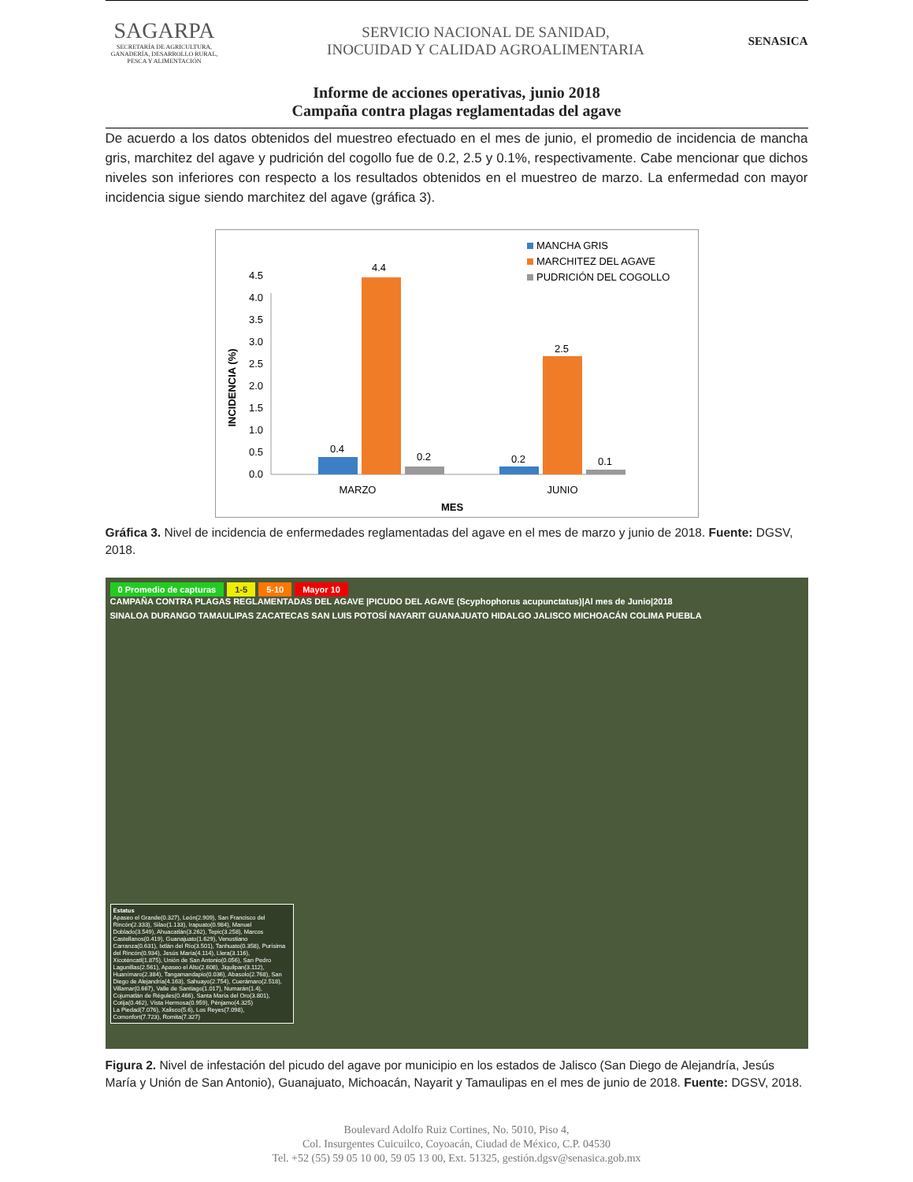SAGARPA
SECRETARÍA DE AGRICULTURA, GANADERÍA, DESARROLLO RURAL, PESCA Y ALIMENTACIÓN
SERVICIO NACIONAL DE SANIDAD,
INOCUIDAD Y CALIDAD AGROALIMENTARIA
SENASICA
Informe de acciones operativas, junio 2018
Campaña contra plagas reglamentadas del agave
De acuerdo a los datos obtenidos del muestreo efectuado en el mes de junio, el promedio de incidencia de mancha gris, marchitez del agave y pudrición del cogollo fue de 0.2, 2.5 y 0.1%, respectivamente. Cabe mencionar que dichos niveles son inferiores con respecto a los resultados obtenidos en el muestreo de marzo. La enfermedad con mayor incidencia sigue siendo marchitez del agave (gráfica 3).
0.0
0.5
1.0
1.5
2.0
2.5
3.0
3.5
4.0
4.5
INCIDENCIA (%)
0.4
4.4
0.2
0.2
2.5
0.1
MARZO
JUNIO
MES
MANCHA GRIS
MARCHITEZ DEL AGAVE
PUDRICIÓN DEL COGOLLO
Gráfica 3. Nivel de incidencia de enfermedades reglamentadas del agave en el mes de marzo y junio de 2018. Fuente: DGSV, 2018.
0 Promedio de capturas 1-5 5-10 Mayor 10
CAMPAÑA CONTRA PLAGAS REGLAMENTADAS DEL AGAVE |PICUDO DEL AGAVE (Scyphophorus acupunctatus)|Al mes de Junio|2018
SINALOA DURANGO TAMAULIPAS ZACATECAS SAN LUIS POTOSÍ NAYARIT GUANAJUATO HIDALGO JALISCO MICHOACÁN COLIMA PUEBLA
Estatus
Apaseo el Grande(0.327), León(2.909), San Francisco del Rincón(2.333), Silao(1.133), Irapuato(0.984), Manuel Doblado(3.549), Ahuacatlán(3.262), Tepic(3.258), Marcos Castellanos(0.419), Guanajuato(1.629), Venustiano Carranza(0.631), Ixtlán del Río(3.501), Tanhuato(0.358), Purísima del Rincón(0.934), Jesús María(4.114), Llera(3.116), Xicoténcatl(1.875), Unión de San Antonio(0.056), San Pedro Lagunillas(2.561), Apaseo el Alto(2.608), Jiquilpan(3.112), Huanímaro(2.384), Tangamandapio(0.036), Abasolo(2.768), San Diego de Alejandría(4.163), Sahuayo(2.754), Cuerámaro(2.518), Villamar(0.667), Valle de Santiago(1.017), Numarán(1.4), Cojumatlán de Régules(0.466), Santa María del Oro(3.801), Cotija(0.462), Vista Hermosa(0.959), Pénjamo(4.325)
La Piedad(7.076), Xalisco(5.6), Los Reyes(7.098), Comonfort(7.723), Romita(7.327)
Figura 2. Nivel de infestación del picudo del agave por municipio en los estados de Jalisco (San Diego de Alejandría, Jesús María y Unión de San Antonio), Guanajuato, Michoacán, Nayarit y Tamaulipas en el mes de junio de 2018. Fuente: DGSV, 2018.
Boulevard Adolfo Ruiz Cortines, No. 5010, Piso 4,
Col. Insurgentes Cuicuilco, Coyoacán, Ciudad de México, C.P. 04530
Tel. +52 (55) 59 05 10 00, 59 05 13 00, Ext. 51325, gestión.dgsv@senasica.gob.mx